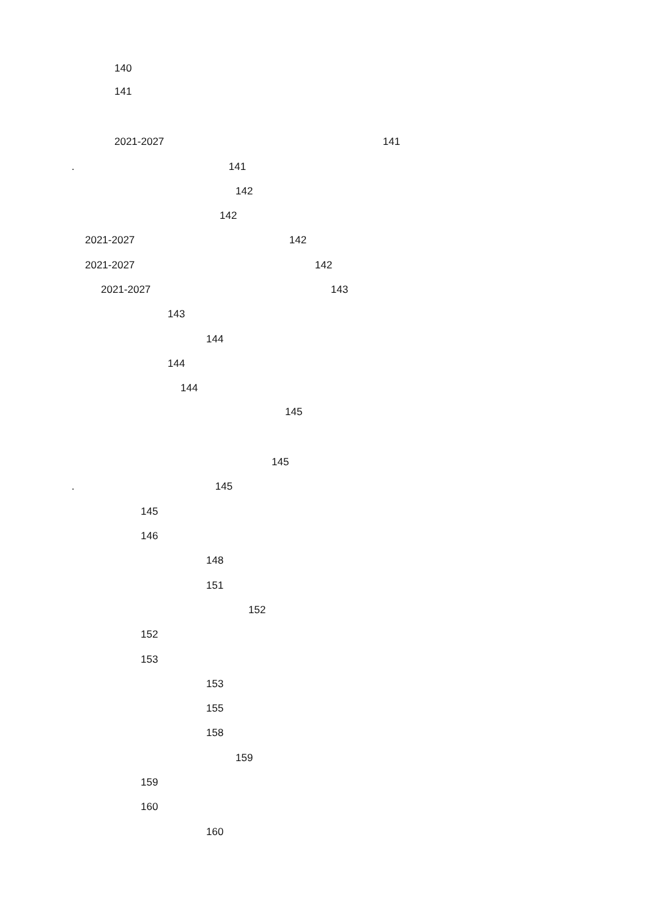140
141
2021-2027 141
. 141
142
142
2021-2027 142
2021-2027 142
2021-2027 143
143
144
144
144
145
145
. 145
145
146
148
151
152
152
153
153
155
158
159
159
160
160